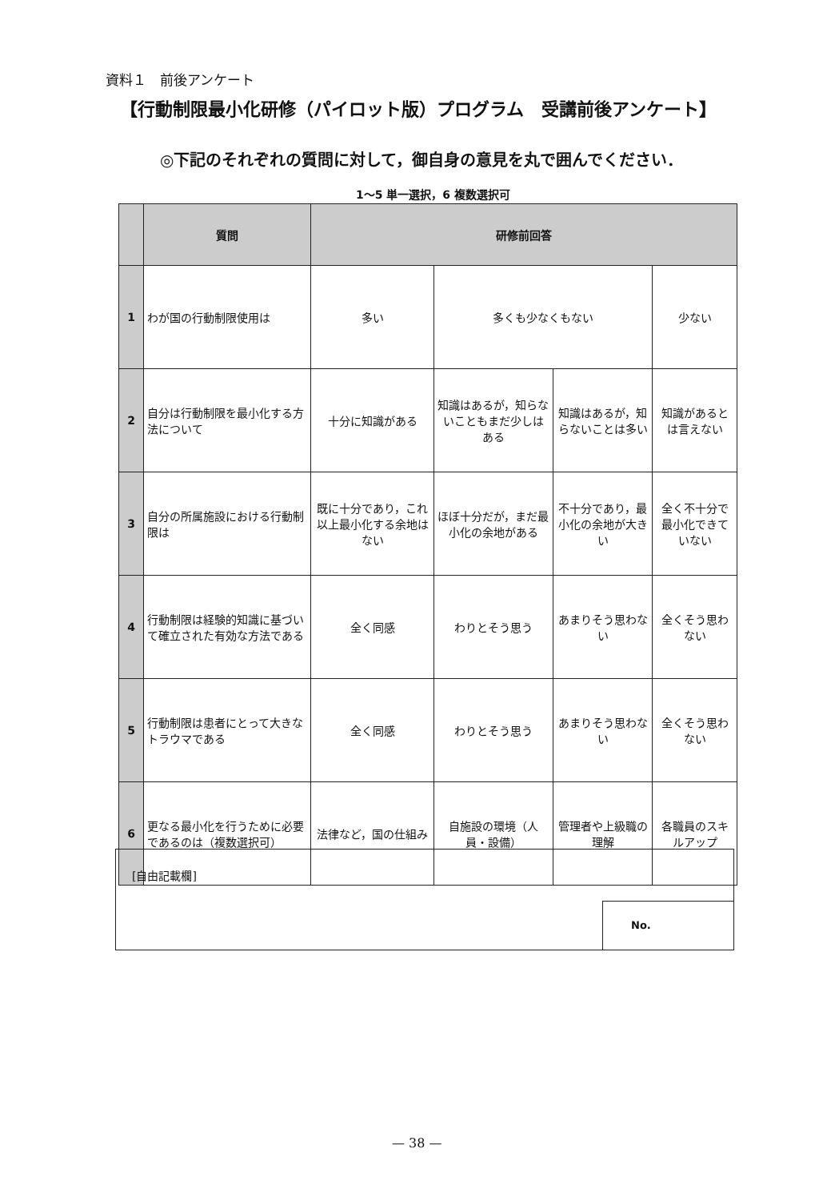資料１　前後アンケート
【行動制限最小化研修（パイロット版）プログラム　受講前後アンケート】
◎下記のそれぞれの質問に対して，御自身の意見を丸で囲んでください．
1～5 単一選択，6 複数選択可
| | 質問 | 研修前回答 | | | |
| --- | --- | --- | --- | --- | --- |
| 1 | わが国の行動制限使用は | 多い | 多くも少なくもない | | 少ない |
| 2 | 自分は行動制限を最小化する方法について | 十分に知識がある | 知識はあるが，知らないこともまだ少しはある | 知識はあるが，知らないことは多い | 知識があるとは言えない |
| 3 | 自分の所属施設における行動制限は | 既に十分であり，これ以上最小化する余地はない | ほぼ十分だが，まだ最小化の余地がある | 不十分であり，最小化の余地が大きい | 全く不十分で最小化できていない |
| 4 | 行動制限は経験的知識に基づいて確立された有効な方法である | 全く同感 | わりとそう思う | あまりそう思わない | 全くそう思わない |
| 5 | 行動制限は患者にとって大きなトラウマである | 全く同感 | わりとそう思う | あまりそう思わない | 全くそう思わない |
| 6 | 更なる最小化を行うために必要であるのは（複数選択可） | 法律など，国の仕組み | 自施設の環境（人員・設備） | 管理者や上級職の理解 | 各職員のスキルアップ |
[自由記載欄]
No.
— 38 —